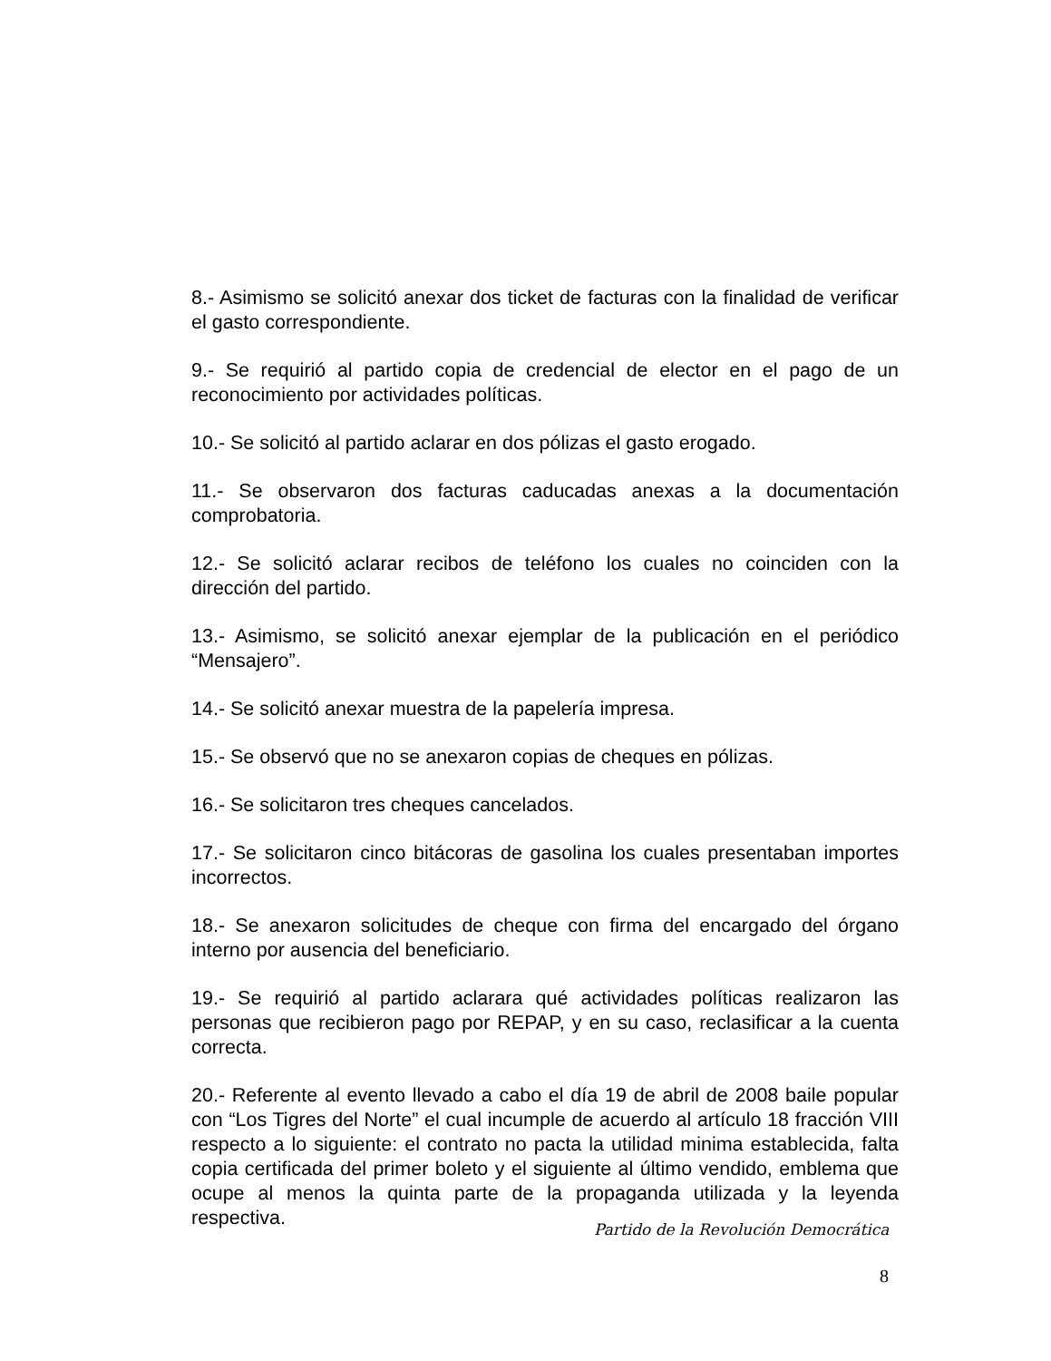8.- Asimismo se solicitó anexar dos ticket de facturas con la finalidad de verificar el gasto correspondiente.
9.- Se requirió al partido copia de credencial de elector en el pago de un reconocimiento por actividades políticas.
10.- Se solicitó al partido aclarar en dos pólizas el gasto erogado.
11.- Se observaron dos facturas caducadas anexas a la documentación comprobatoria.
12.- Se solicitó aclarar recibos de teléfono los cuales no coinciden con la dirección del partido.
13.- Asimismo, se solicitó anexar ejemplar de la publicación en el periódico “Mensajero”.
14.- Se solicitó anexar muestra de la papelería impresa.
15.- Se observó que no se anexaron copias de cheques en pólizas.
16.- Se solicitaron tres cheques cancelados.
17.- Se solicitaron cinco bitácoras de gasolina los cuales presentaban importes incorrectos.
18.- Se anexaron solicitudes de cheque con firma del encargado del órgano interno por ausencia del beneficiario.
19.- Se requirió al partido aclarara qué actividades políticas realizaron las personas que recibieron pago por REPAP, y en su caso, reclasificar a la cuenta correcta.
20.- Referente al evento llevado a cabo el día 19 de abril de 2008 baile popular con “Los Tigres del Norte” el cual incumple de acuerdo al artículo 18 fracción VIII respecto a lo siguiente: el contrato no pacta la utilidad minima establecida, falta copia certificada del primer boleto y el siguiente al último vendido, emblema que ocupe al menos la quinta parte de la propaganda utilizada y la leyenda respectiva.
Partido de la Revolución Democrática
8